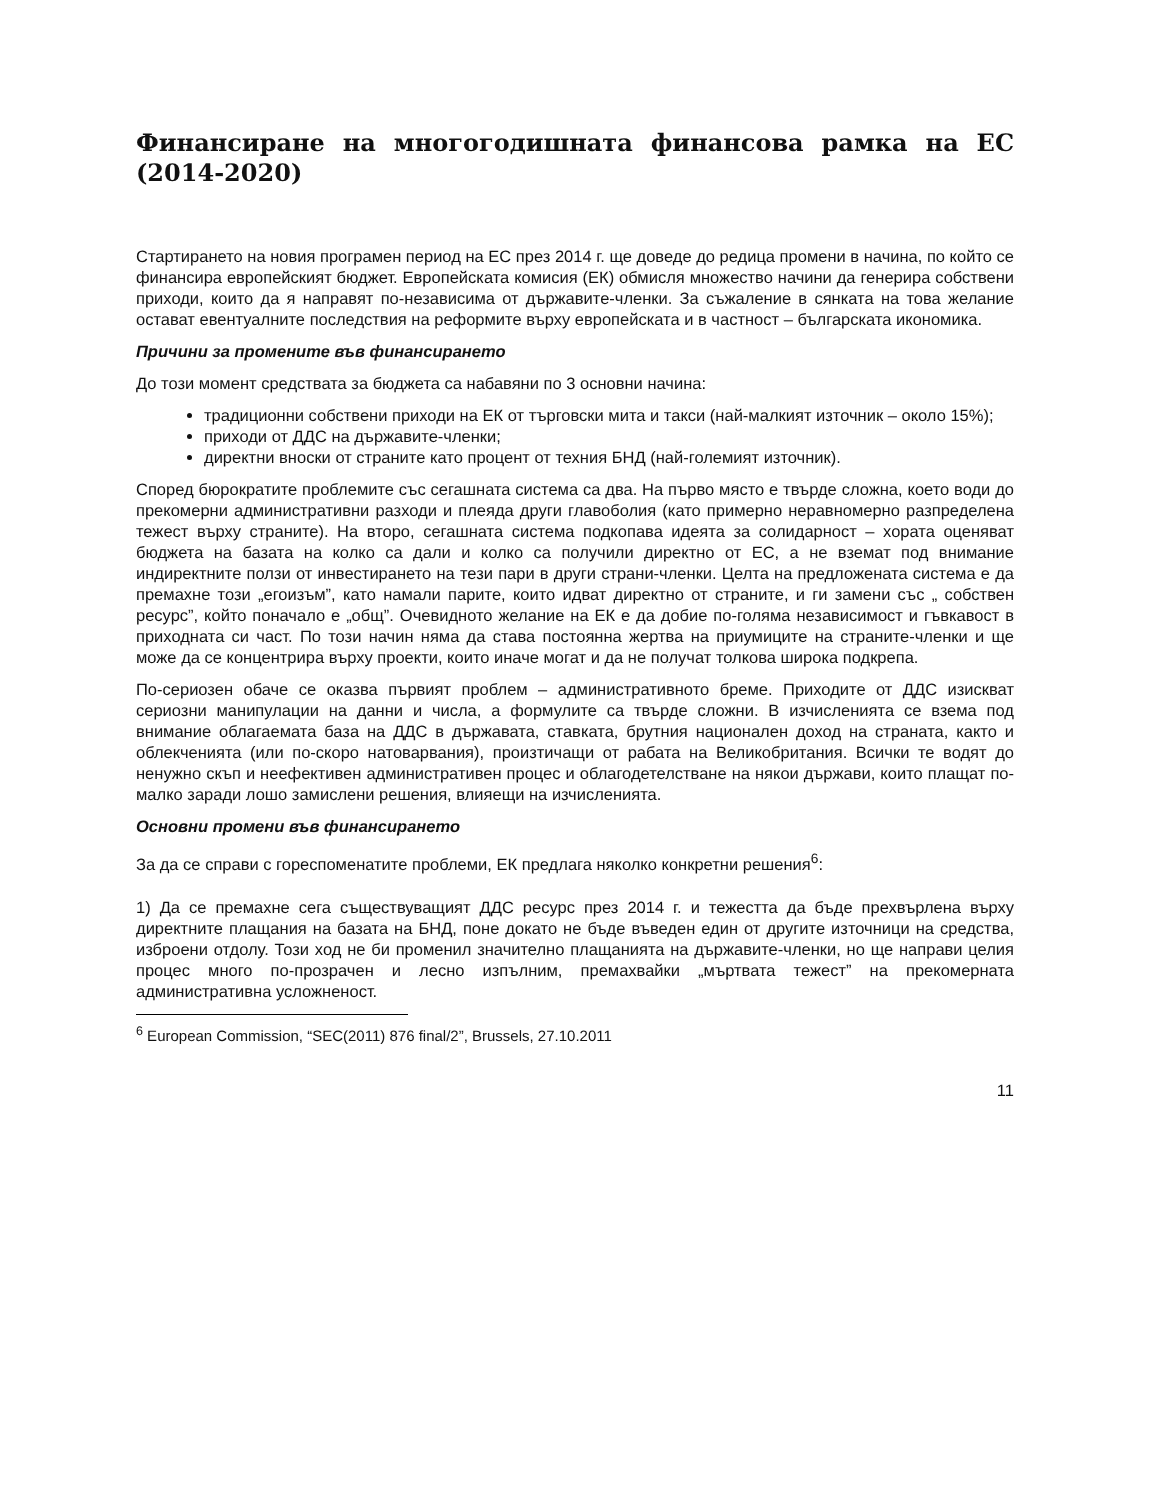Финансиране на многогодишната финансова рамка на ЕС (2014-2020)
Стартирането на новия програмен период на ЕС през 2014 г. ще доведе до редица промени в начина, по който се финансира европейският бюджет. Европейската комисия (ЕК) обмисля множество начини да генерира собствени приходи, които да я направят по-независима от държавите-членки. За съжаление в сянката на това желание остават евентуалните последствия на реформите върху европейската и в частност – българската икономика.
Причини за промените във финансирането
До този момент средствата за бюджета са набавяни по 3 основни начина:
традиционни собствени приходи на ЕК от търговски мита и такси (най-малкият източник – около 15%);
приходи от ДДС на държавите-членки;
директни вноски от страните като процент от техния БНД (най-големият източник).
Според бюрократите проблемите със сегашната система са два. На първо място е твърде сложна, което води до прекомерни административни разходи и плеяда други главоболия (като примерно неравномерно разпределена тежест върху страните). На второ, сегашната система подкопава идеята за солидарност – хората оценяват бюджета на базата на колко са дали и колко са получили директно от ЕС, а не вземат под внимание индиректните ползи от инвестирането на тези пари в други страни-членки. Целта на предложената система е да премахне този „егоизъм”, като намали парите, които идват директно от страните, и ги замени със „ собствен ресурс”, който поначало е „общ”. Очевидното желание на ЕК е да добие по-голяма независимост и гъвкавост в приходната си част. По този начин няма да става постоянна жертва на приумиците на страните-членки и ще може да се концентрира върху проекти, които иначе могат и да не получат толкова широка подкрепа.
По-сериозен обаче се оказва първият проблем – административното бреме. Приходите от ДДС изискват сериозни манипулации на данни и числа, а формулите са твърде сложни. В изчисленията се взема под внимание облагаемата база на ДДС в държавата, ставката, брутния национален доход на страната, както и облекченията (или по-скоро натоварвания), произтичащи от рабата на Великобритания. Всички те водят до ненужно скъп и неефективен административен процес и облагодетелстване на някои държави, които плащат по-малко заради лошо замислени решения, влияещи на изчисленията.
Основни промени във финансирането
За да се справи с гореспоменатите проблеми, ЕК предлага няколко конкретни решения<sup>6</sup>:
1) Да се премахне сега съществуващият ДДС ресурс през 2014 г. и тежестта да бъде прехвърлена върху директните плащания на базата на БНД, поне докато не бъде въведен един от другите източници на средства, изброени отдолу. Този ход не би променил значително плащанията на държавите-членки, но ще направи целия процес много по-прозрачен и лесно изпълним, премахвайки „мъртвата тежест” на прекомерната административна усложненост.
<sup>6</sup> European Commission, “SEC(2011) 876 final/2”, Brussels, 27.10.2011
11